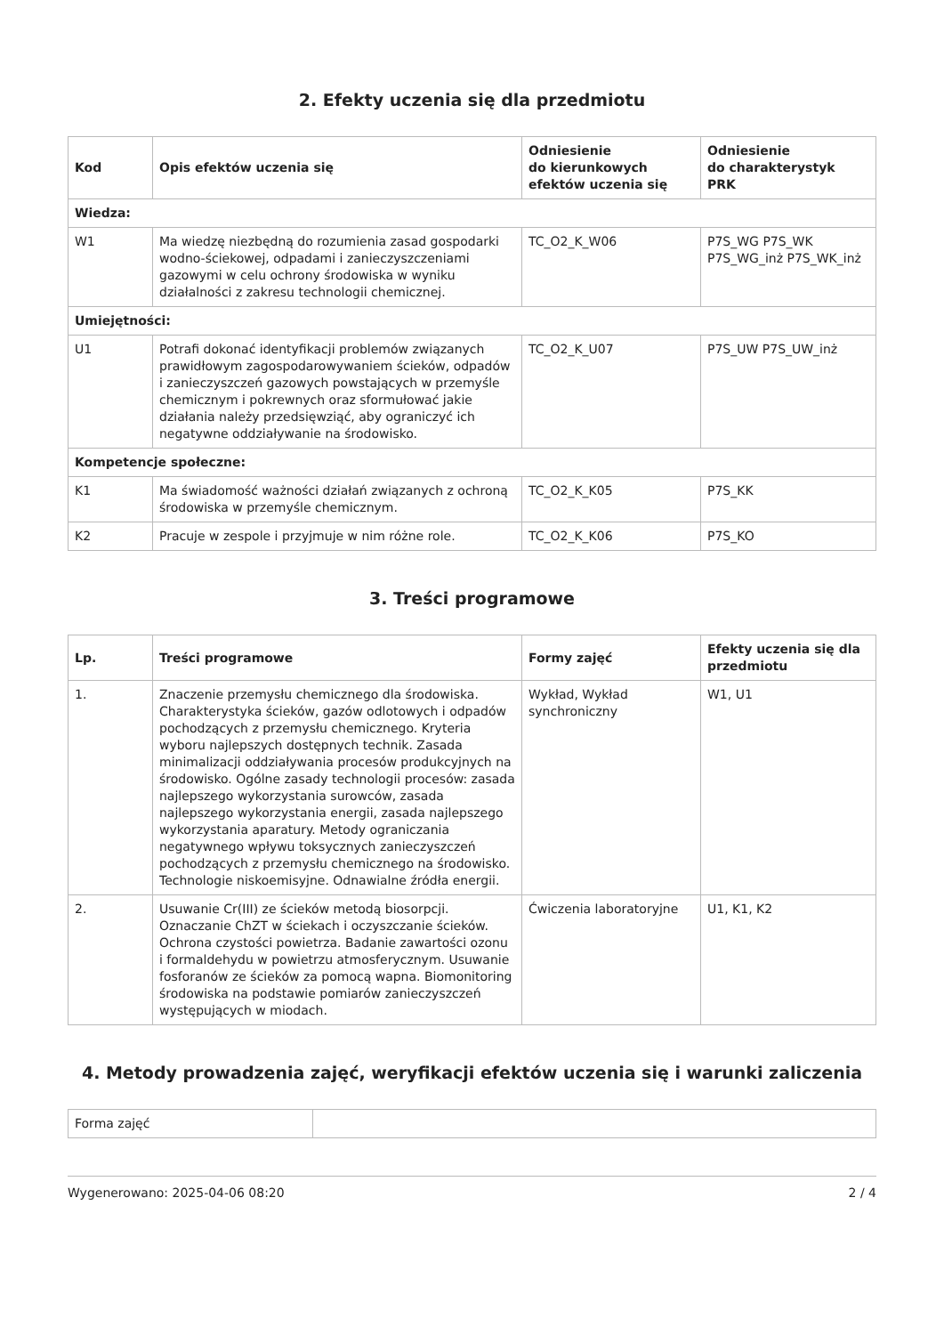2. Efekty uczenia się dla przedmiotu
| Kod | Opis efektów uczenia się | Odniesienie do kierunkowych efektów uczenia się | Odniesienie do charakterystyk PRK |
| --- | --- | --- | --- |
| Wiedza: | | | |
| W1 | Ma wiedzę niezbędną do rozumienia zasad gospodarki wodno-ściekowej, odpadami i zanieczyszczeniami gazowymi w celu ochrony środowiska w wyniku działalności z zakresu technologii chemicznej. | TC_O2_K_W06 | P7S_WG P7S_WK P7S_WG_inż P7S_WK_inż |
| Umiejętności: | | | |
| U1 | Potrafi dokonać identyfikacji problemów związanych prawidłowym zagospodarowywaniem ścieków, odpadów i zanieczyszczeń gazowych powstających w przemyśle chemicznym i pokrewnych oraz sformułować jakie działania należy przedsięwziąć, aby ograniczyć ich negatywne oddziaływanie na środowisko. | TC_O2_K_U07 | P7S_UW P7S_UW_inż |
| Kompetencje społeczne: | | | |
| K1 | Ma świadomość ważności działań związanych z ochroną środowiska w przemyśle chemicznym. | TC_O2_K_K05 | P7S_KK |
| K2 | Pracuje w zespole i przyjmuje w nim różne role. | TC_O2_K_K06 | P7S_KO |
3. Treści programowe
| Lp. | Treści programowe | Formy zajęć | Efekty uczenia się dla przedmiotu |
| --- | --- | --- | --- |
| 1. | Znaczenie przemysłu chemicznego dla środowiska. Charakterystyka ścieków, gazów odlotowych i odpadów pochodzących z przemysłu chemicznego. Kryteria wyboru najlepszych dostępnych technik. Zasada minimalizacji oddziaływania procesów produkcyjnych na środowisko. Ogólne zasady technologii procesów: zasada najlepszego wykorzystania surowców, zasada najlepszego wykorzystania energii, zasada najlepszego wykorzystania aparatury. Metody ograniczania negatywnego wpływu toksycznych zanieczyszczeń pochodzących z przemysłu chemicznego na środowisko. Technologie niskoemisyjne. Odnawialne źródła energii. | Wykład, Wykład synchroniczny | W1, U1 |
| 2. | Usuwanie Cr(III) ze ścieków metodą biosorpcji. Oznaczanie ChZT w ściekach i oczyszczanie ścieków. Ochrona czystości powietrza. Badanie zawartości ozonu i formaldehydu w powietrzu atmosferycznym. Usuwanie fosforanów ze ścieków za pomocą wapna. Biomonitoring środowiska na podstawie pomiarów zanieczyszczeń występujących w miodach. | Ćwiczenia laboratoryjne | U1, K1, K2 |
4. Metody prowadzenia zajęć, weryfikacji efektów uczenia się i warunki zaliczenia
| Forma zajęć | |
Wygenerowano: 2025-04-06 08:20 2 / 4